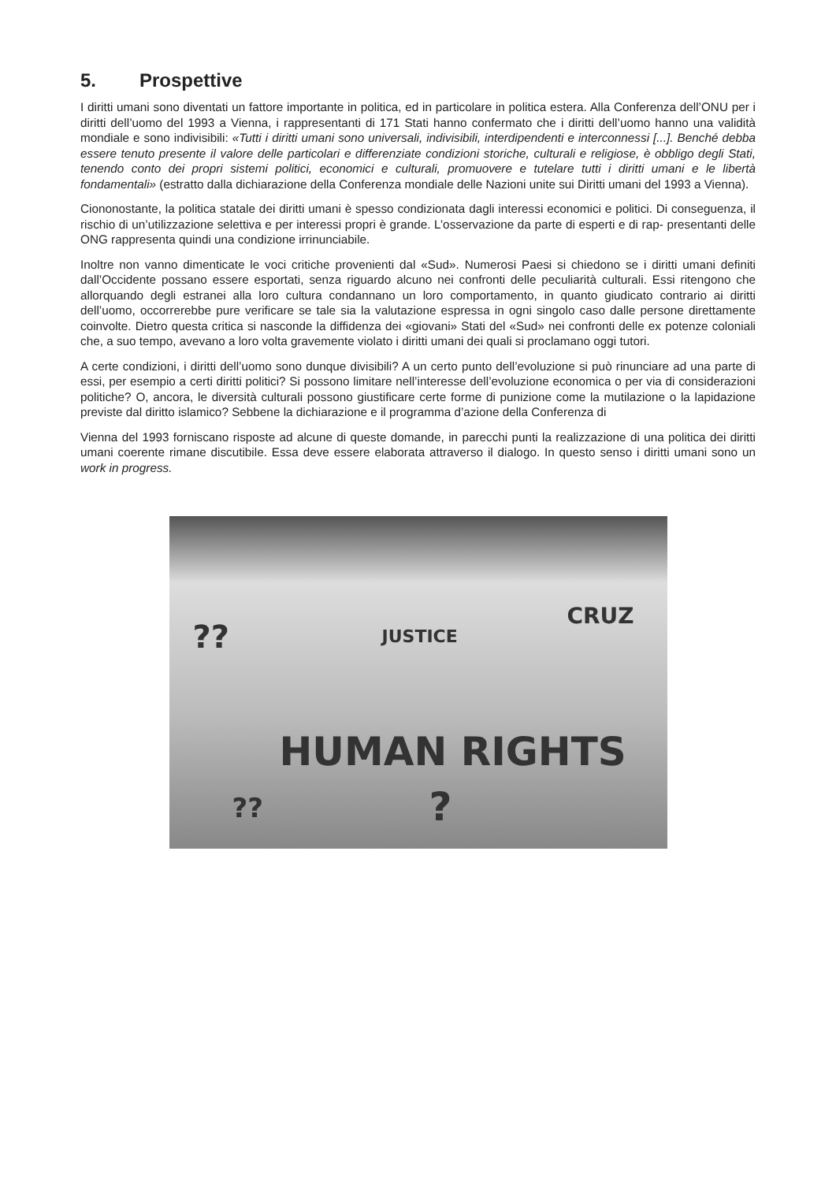5. Prospettive
I diritti umani sono diventati un fattore importante in politica, ed in particolare in politica estera. Alla Conferenza dell’ONU per i diritti dell’uomo del 1993 a Vienna, i rappresentanti di 171 Stati hanno confermato che i diritti dell’uomo hanno una validità mondiale e sono indivisibili: «Tutti i diritti umani sono universali, indivisibili, interdipendenti e interconnessi [...]. Benché debba essere tenuto presente il valore delle particolari e differenziate condizioni storiche, culturali e religiose, è obbligo degli Stati, tenendo conto dei propri sistemi politici, economici e culturali, promuovere e tutelare tutti i diritti umani e le libertà fondamentali» (estratto dalla dichiarazione della Conferenza mondiale delle Nazioni unite sui Diritti umani del 1993 a Vienna).
Ciononostante, la politica statale dei diritti umani è spesso condizionata dagli interessi economici e politici. Di conseguenza, il rischio di un’utilizzazione selettiva e per interessi propri è grande. L’osservazione da parte di esperti e di rap- presentanti delle ONG rappresenta quindi una condizione irrinunciabile.
Inoltre non vanno dimenticate le voci critiche provenienti dal «Sud». Numerosi Paesi si chiedono se i diritti umani definiti dall’Occidente possano essere esportati, senza riguardo alcuno nei confronti delle peculiarità culturali. Essi ritengono che allorquando degli estranei alla loro cultura condannano un loro comportamento, in quanto giudicato contrario ai diritti dell’uomo, occorrerebbe pure verificare se tale sia la valutazione espressa in ogni singolo caso dalle persone direttamente coinvolte. Dietro questa critica si nasconde la diffidenza dei «giovani» Stati del «Sud» nei confronti delle ex potenze coloniali che, a suo tempo, avevano a loro volta gravemente violato i diritti umani dei quali si proclamano oggi tutori.
A certe condizioni, i diritti dell’uomo sono dunque divisibili? A un certo punto dell’evoluzione si può rinunciare ad una parte di essi, per esempio a certi diritti politici? Si possono limitare nell’interesse dell’evoluzione economica o per via di considerazioni politiche? O, ancora, le diversità culturali possono giustificare certe forme di punizione come la mutilazione o la lapidazione previste dal diritto islamico? Sebbene la dichiarazione e il programma d’azione della Conferenza di
Vienna del 1993 forniscano risposte ad alcune di queste domande, in parecchi punti la realizzazione di una politica dei diritti umani coerente rimane discutibile. Essa deve essere elaborata attraverso il dialogo. In questo senso i diritti umani sono un work in progress.
?? JUSTICE
CRUZ
HUMAN RIGHTS
?
??